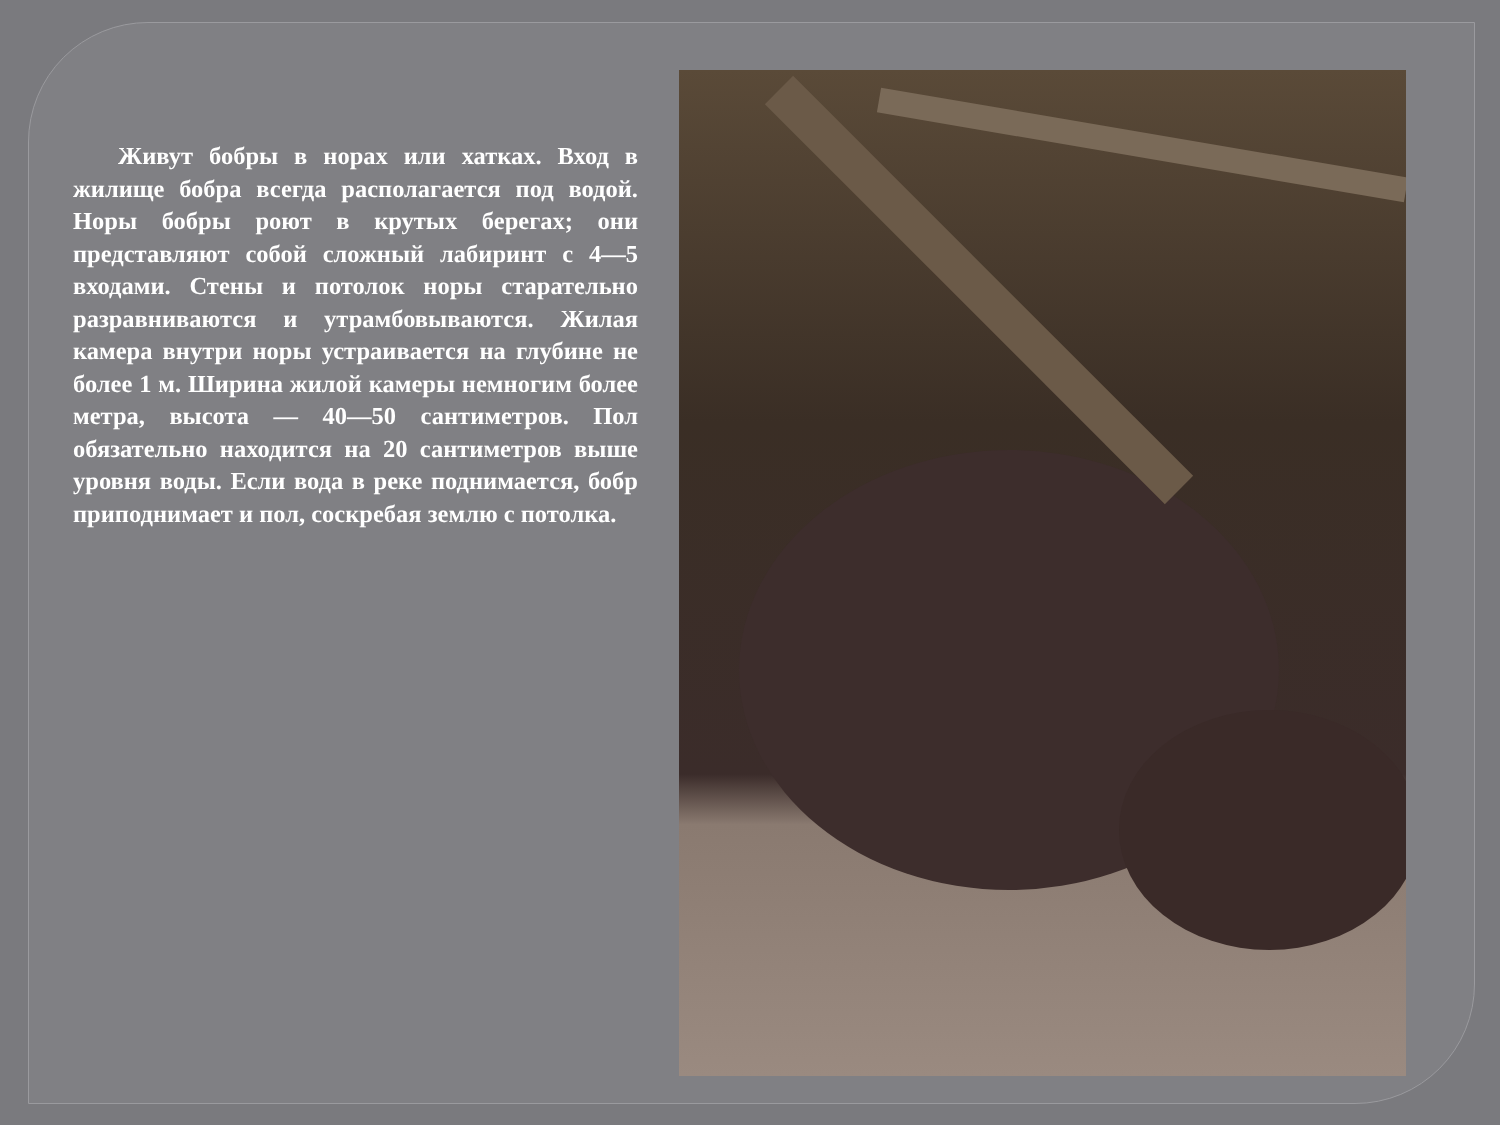Живут бобры в норах или хатках. Вход в жилище бобра всегда располагается под водой. Норы бобры роют в крутых берегах; они представляют собой сложный лабиринт с 4—5 входами. Стены и потолок норы старательно разравниваются и утрамбовываются. Жилая камера внутри норы устраивается на глубине не более 1 м. Ширина жилой камеры немногим более метра, высота — 40—50 сантиметров. Пол обязательно находится на 20 сантиметров выше уровня воды. Если вода в реке поднимается, бобр приподнимает и пол, соскребая землю с потолка.